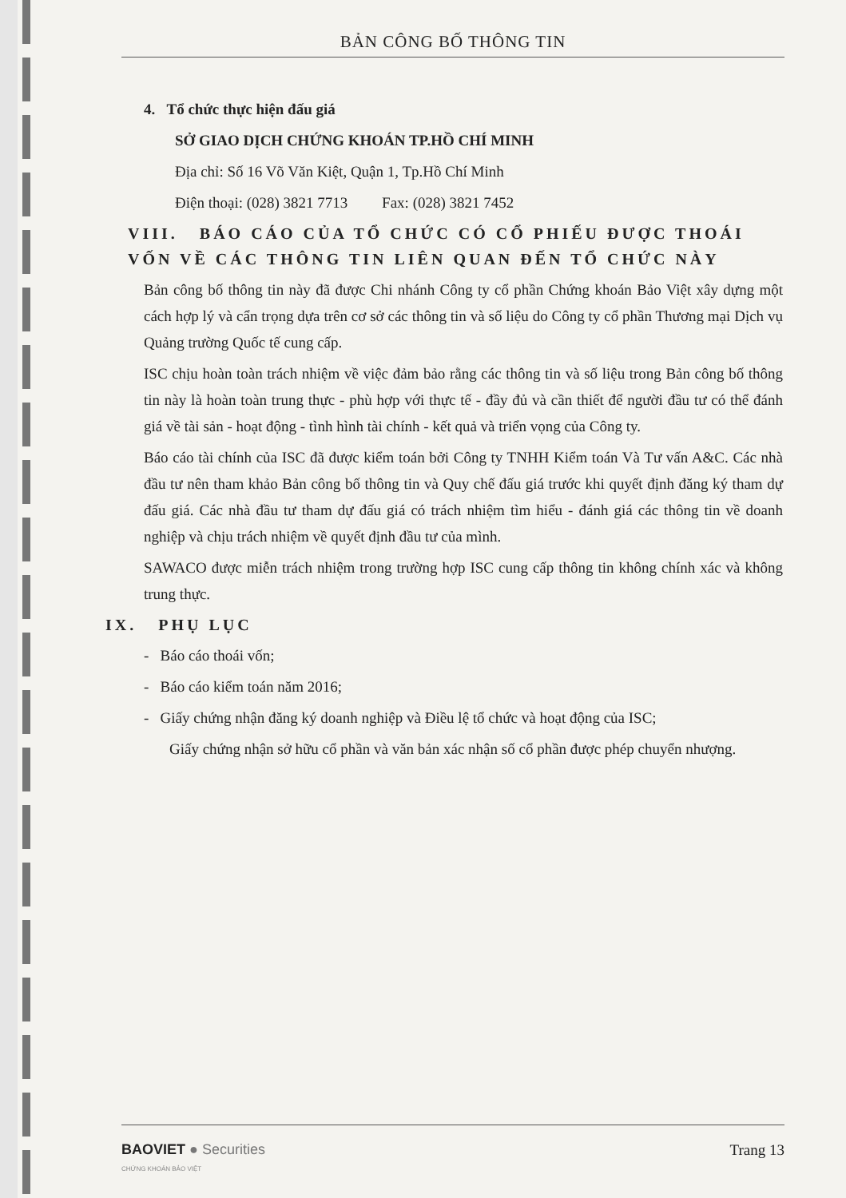BẢN CÔNG BỐ THÔNG TIN
4. Tổ chức thực hiện đấu giá
SỞ GIAO DỊCH CHỨNG KHOÁN TP.HỒ CHÍ MINH
Địa chỉ: Số 16 Võ Văn Kiệt, Quận 1, Tp.Hồ Chí Minh
Điện thoại: (028) 3821 7713 Fax: (028) 3821 7452
VIII. BÁO CÁO CỦA TỔ CHỨC CÓ CỔ PHIẾU ĐƯỢC THOÁI VỐN VỀ CÁC THÔNG TIN LIÊN QUAN ĐẾN TỔ CHỨC NÀY
Bản công bố thông tin này đã được Chi nhánh Công ty cổ phần Chứng khoán Bảo Việt xây dựng một cách hợp lý và cẩn trọng dựa trên cơ sở các thông tin và số liệu do Công ty cổ phần Thương mại Dịch vụ Quảng trường Quốc tế cung cấp.
ISC chịu hoàn toàn trách nhiệm về việc đảm bảo rằng các thông tin và số liệu trong Bản công bố thông tin này là hoàn toàn trung thực - phù hợp với thực tế - đầy đủ và cần thiết để người đầu tư có thể đánh giá về tài sản - hoạt động - tình hình tài chính - kết quả và triển vọng của Công ty.
Báo cáo tài chính của ISC đã được kiểm toán bởi Công ty TNHH Kiểm toán Và Tư vấn A&C. Các nhà đầu tư nên tham khảo Bản công bố thông tin và Quy chế đấu giá trước khi quyết định đăng ký tham dự đấu giá. Các nhà đầu tư tham dự đấu giá có trách nhiệm tìm hiểu - đánh giá các thông tin về doanh nghiệp và chịu trách nhiệm về quyết định đầu tư của mình.
SAWACO được miễn trách nhiệm trong trường hợp ISC cung cấp thông tin không chính xác và không trung thực.
IX. PHỤ LỤC
- Báo cáo thoái vốn;
- Báo cáo kiểm toán năm 2016;
- Giấy chứng nhận đăng ký doanh nghiệp và Điều lệ tổ chức và hoạt động của ISC;
Giấy chứng nhận sở hữu cổ phần và văn bản xác nhận số cổ phần được phép chuyển nhượng.
BAOVIET ● Securities
CHỨNG KHOÁN BẢO VIỆT
Trang 13